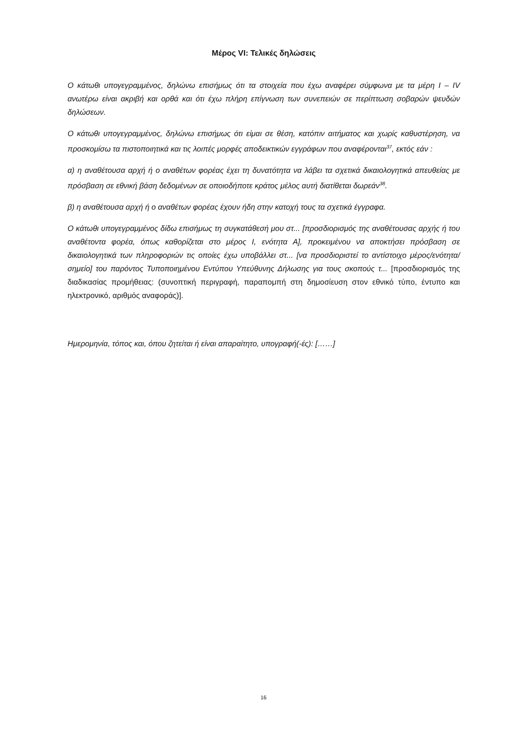Μέρος VI: Τελικές δηλώσεις
Ο κάτωθι υπογεγραμμένος, δηλώνω επισήμως ότι τα στοιχεία που έχω αναφέρει σύμφωνα με τα μέρη Ι – IV ανωτέρω είναι ακριβή και ορθά και ότι έχω πλήρη επίγνωση των συνεπειών σε περίπτωση σοβαρών ψευδών δηλώσεων.
Ο κάτωθι υπογεγραμμένος, δηλώνω επισήμως ότι είμαι σε θέση, κατόπιν αιτήματος και χωρίς καθυστέρηση, να προσκομίσω τα πιστοποιητικά και τις λοιπές μορφές αποδεικτικών εγγράφων που αναφέρονται<sup>37</sup>, εκτός εάν :
α) η αναθέτουσα αρχή ή ο αναθέτων φορέας έχει τη δυνατότητα να λάβει τα σχετικά δικαιολογητικά απευθείας με πρόσβαση σε εθνική βάση δεδομένων σε οποιοδήποτε κράτος μέλος αυτή διατίθεται δωρεάν<sup>38</sup>.
β) η αναθέτουσα αρχή ή ο αναθέτων φορέας έχουν ήδη στην κατοχή τους τα σχετικά έγγραφα.
Ο κάτωθι υπογεγραμμένος δίδω επισήμως τη συγκατάθεσή μου στ... [προσδιορισμός της αναθέτουσας αρχής ή του αναθέτοντα φορέα, όπως καθορίζεται στο μέρος Ι, ενότητα Α], προκειμένου να αποκτήσει πρόσβαση σε δικαιολογητικά των πληροφοριών τις οποίες έχω υποβάλλει στ... [να προσδιοριστεί το αντίστοιχο μέρος/ενότητα/σημείο] του παρόντος Τυποποιημένου Εντύπου Υπεύθυνης Δήλωσης για τους σκοπούς τ... [προσδιορισμός της διαδικασίας προμήθειας: (συνοπτική περιγραφή, παραπομπή στη δημοσίευση στον εθνικό τύπο, έντυπο και ηλεκτρονικό, αριθμός αναφοράς)].
Ημερομηνία, τόπος και, όπου ζητείται ή είναι απαραίτητο, υπογραφή(-ές): [……]
16